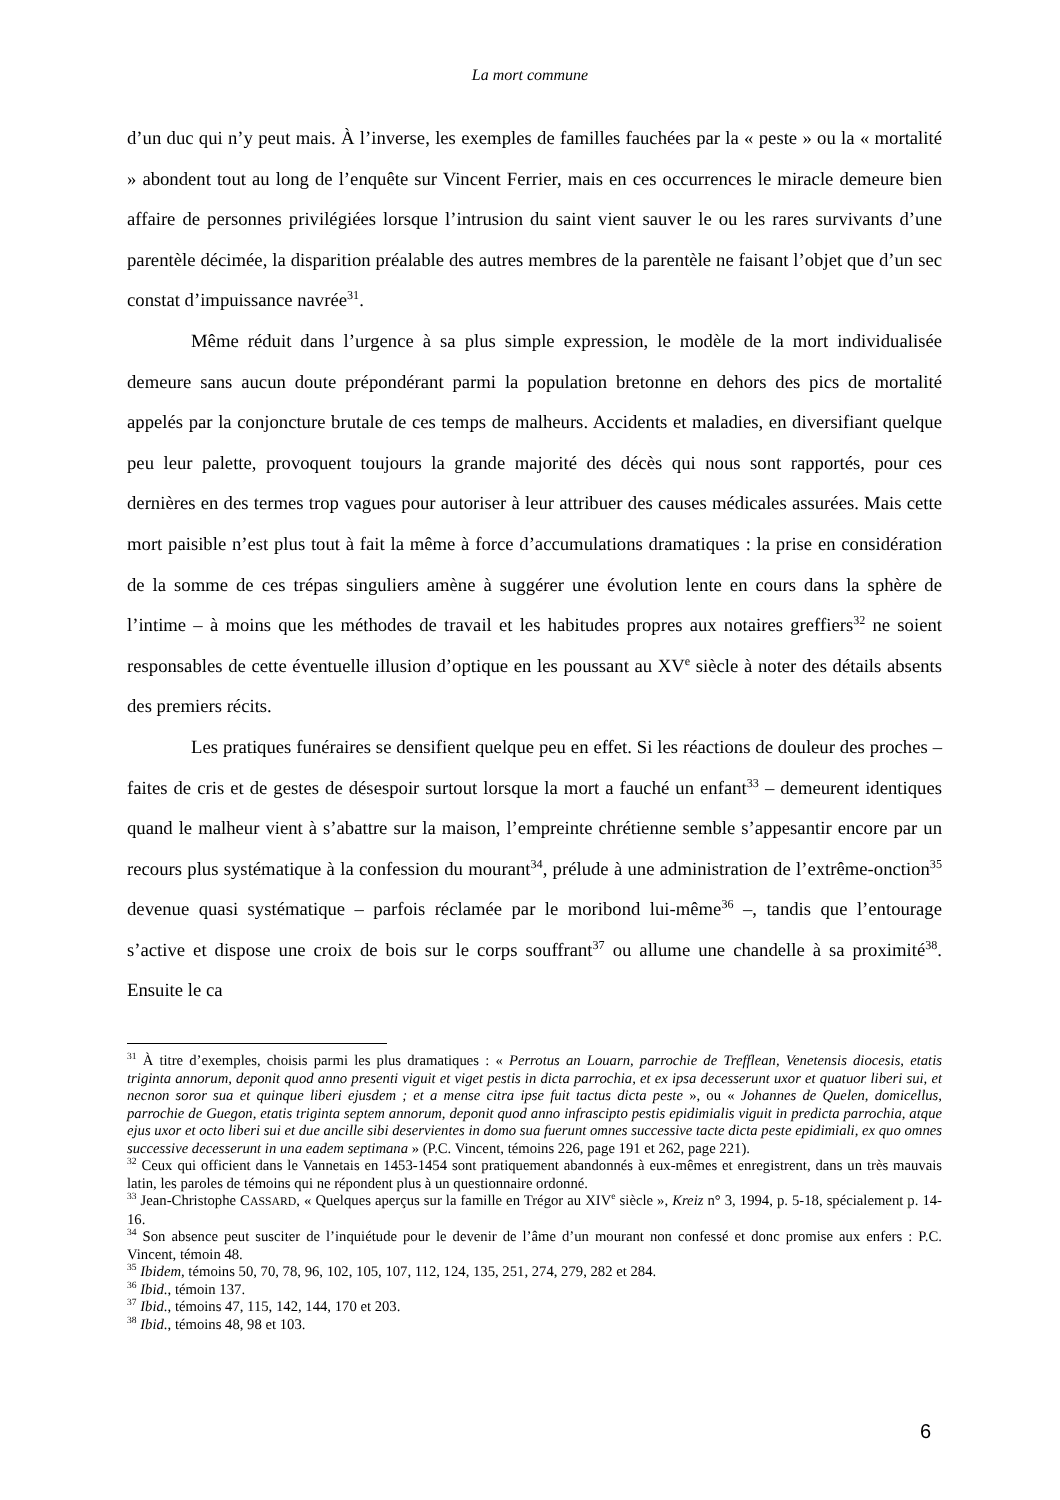La mort commune
d’un duc qui n’y peut mais. À l’inverse, les exemples de familles fauchées par la « peste » ou la « mortalité » abondent tout au long de l’enquête sur Vincent Ferrier, mais en ces occurrences le miracle demeure bien affaire de personnes privilégiées lorsque l’intrusion du saint vient sauver le ou les rares survivants d’une parentèle décimée, la disparition préalable des autres membres de la parentèle ne faisant l’objet que d’un sec constat d’impuissance navrée<sup>31</sup>.
Même réduit dans l’urgence à sa plus simple expression, le modèle de la mort individualisée demeure sans aucun doute prépondérant parmi la population bretonne en dehors des pics de mortalité appelés par la conjoncture brutale de ces temps de malheurs. Accidents et maladies, en diversifiant quelque peu leur palette, provoquent toujours la grande majorité des décès qui nous sont rapportés, pour ces dernières en des termes trop vagues pour autoriser à leur attribuer des causes médicales assurées. Mais cette mort paisible n’est plus tout à fait la même à force d’accumulations dramatiques : la prise en considération de la somme de ces trépas singuliers amène à suggérer une évolution lente en cours dans la sphère de l’intime – à moins que les méthodes de travail et les habitudes propres aux notaires greffiers<sup>32</sup> ne soient responsables de cette éventuelle illusion d’optique en les poussant au XV<sup>e</sup> siècle à noter des détails absents des premiers récits.
Les pratiques funéraires se densifient quelque peu en effet. Si les réactions de douleur des proches – faites de cris et de gestes de désespoir surtout lorsque la mort a fauché un enfant<sup>33</sup> – demeurent identiques quand le malheur vient à s’abattre sur la maison, l’empreinte chrétienne semble s’appesantir encore par un recours plus systématique à la confession du mourant<sup>34</sup>, prélude à une administration de l’extrême-onction<sup>35</sup> devenue quasi systématique – parfois réclamée par le moribond lui-même<sup>36</sup> –, tandis que l’entourage s’active et dispose une croix de bois sur le corps souffrant<sup>37</sup> ou allume une chandelle à sa proximité<sup>38</sup>. Ensuite le ca
<sup>31</sup> À titre d’exemples, choisis parmi les plus dramatiques : « Perrotus an Louarn, parrochie de Trefflean, Venetensis diocesis, etatis triginta annorum, deponit quod anno presenti viguit et viget pestis in dicta parrochia, et ex ipsa decesserunt uxor et quatuor liberi sui, et necnon soror sua et quinque liberi ejusdem ; et a mense citra ipse fuit tactus dicta peste », ou « Johannes de Quelen, domicellus, parrochie de Guegon, etatis triginta septem annorum, deponit quod anno infrascipto pestis epidimialis viguit in predicta parrochia, atque ejus uxor et octo liberi sui et due ancille sibi deservientes in domo sua fuerunt omnes successive tacte dicta peste epidimiali, ex quo omnes successive decesserunt in una eadem septimana » (P.C. Vincent, témoins 226, page 191 et 262, page 221).
<sup>32</sup> Ceux qui officient dans le Vannetais en 1453-1454 sont pratiquement abandonnés à eux-mêmes et enregistrent, dans un très mauvais latin, les paroles de témoins qui ne répondent plus à un questionnaire ordonné.
<sup>33</sup> Jean-Christophe CASSARD, « Quelques aperçus sur la famille en Trégor au XIV<sup>e</sup> siècle », Kreiz n° 3, 1994, p. 5-18, spécialement p. 14-16.
<sup>34</sup> Son absence peut susciter de l’inquiétude pour le devenir de l’âme d’un mourant non confessé et donc promise aux enfers : P.C. Vincent, témoin 48.
<sup>35</sup> Ibidem, témoins 50, 70, 78, 96, 102, 105, 107, 112, 124, 135, 251, 274, 279, 282 et 284.
<sup>36</sup> Ibid., témoin 137.
<sup>37</sup> Ibid., témoins 47, 115, 142, 144, 170 et 203.
<sup>38</sup> Ibid., témoins 48, 98 et 103.
6